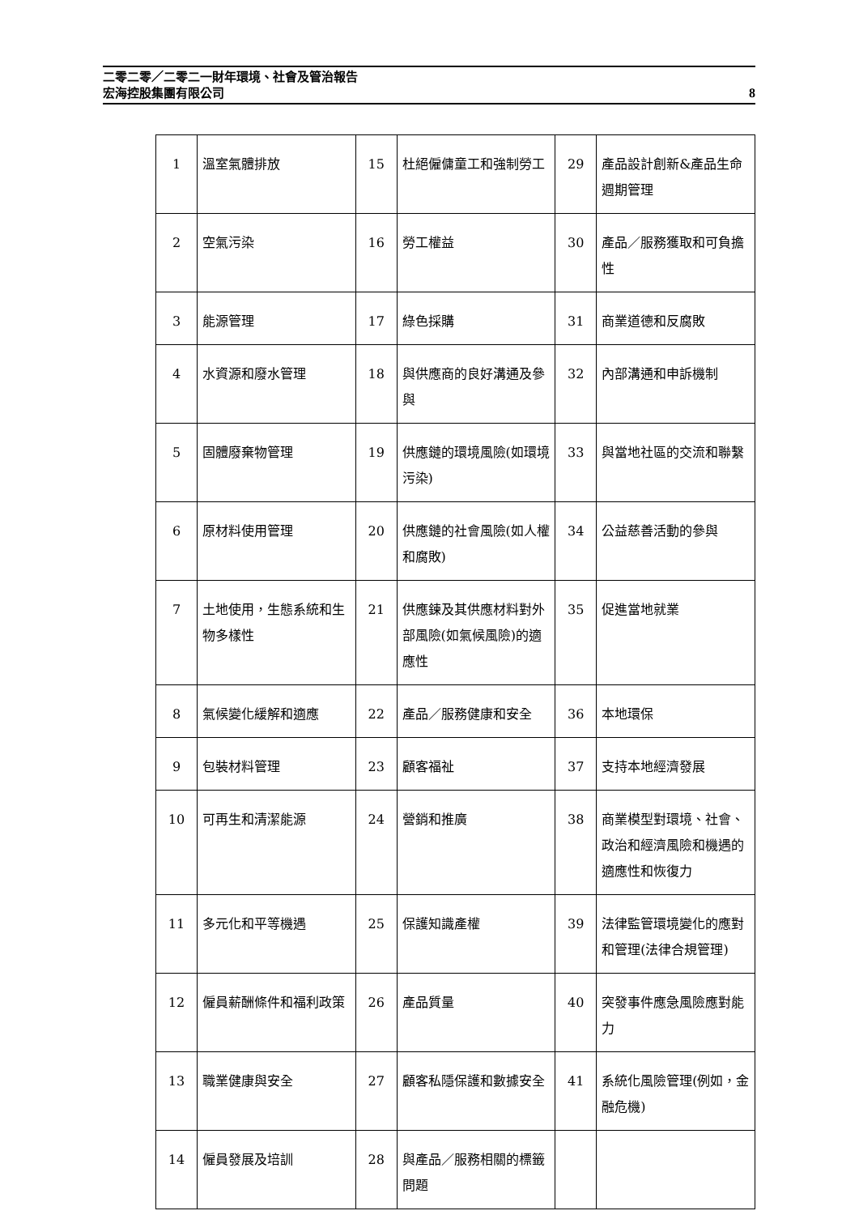8 二零二零／二零二一財年環境、社會及管治報告
宏海控股集團有限公司
| 1 | 溫室氣體排放 | 15 | 杜絕僱傭童工和強制勞工 | 29 | 產品設計創新&產品生命週期管理 |
| 2 | 空氣污染 | 16 | 勞工權益 | 30 | 產品／服務獲取和可負擔性 |
| 3 | 能源管理 | 17 | 綠色採購 | 31 | 商業道德和反腐敗 |
| 4 | 水資源和廢水管理 | 18 | 與供應商的良好溝通及參與 | 32 | 內部溝通和申訴機制 |
| 5 | 固體廢棄物管理 | 19 | 供應鏈的環境風險(如環境污染) | 33 | 與當地社區的交流和聯繫 |
| 6 | 原材料使用管理 | 20 | 供應鏈的社會風險(如人權和腐敗) | 34 | 公益慈善活動的參與 |
| 7 | 土地使用，生態系統和生物多樣性 | 21 | 供應鍊及其供應材料對外部風險(如氣候風險)的適應性 | 35 | 促進當地就業 |
| 8 | 氣候變化緩解和適應 | 22 | 產品／服務健康和安全 | 36 | 本地環保 |
| 9 | 包裝材料管理 | 23 | 顧客福祉 | 37 | 支持本地經濟發展 |
| 10 | 可再生和清潔能源 | 24 | 營銷和推廣 | 38 | 商業模型對環境、社會、政治和經濟風險和機遇的適應性和恢復力 |
| 11 | 多元化和平等機遇 | 25 | 保護知識產權 | 39 | 法律監管環境變化的應對和管理(法律合規管理) |
| 12 | 僱員薪酬條件和福利政策 | 26 | 產品質量 | 40 | 突發事件應急風險應對能力 |
| 13 | 職業健康與安全 | 27 | 顧客私隱保護和數據安全 | 41 | 系統化風險管理(例如，金融危機) |
| 14 | 僱員發展及培訓 | 28 | 與產品／服務相關的標籤問題 | | |